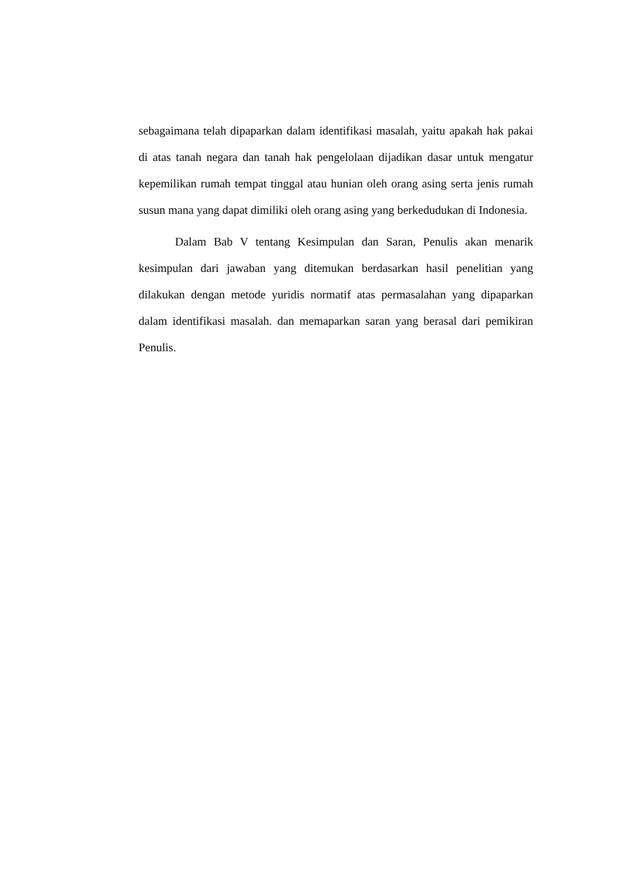sebagaimana telah dipaparkan dalam identifikasi masalah, yaitu apakah hak pakai di atas tanah negara dan tanah hak pengelolaan dijadikan dasar untuk mengatur kepemilikan rumah tempat tinggal atau hunian oleh orang asing serta jenis rumah susun mana yang dapat dimiliki oleh orang asing yang berkedudukan di Indonesia.
Dalam Bab V tentang Kesimpulan dan Saran, Penulis akan menarik kesimpulan dari jawaban yang ditemukan berdasarkan hasil penelitian yang dilakukan dengan metode yuridis normatif atas permasalahan yang dipaparkan dalam identifikasi masalah. dan memaparkan saran yang berasal dari pemikiran Penulis.